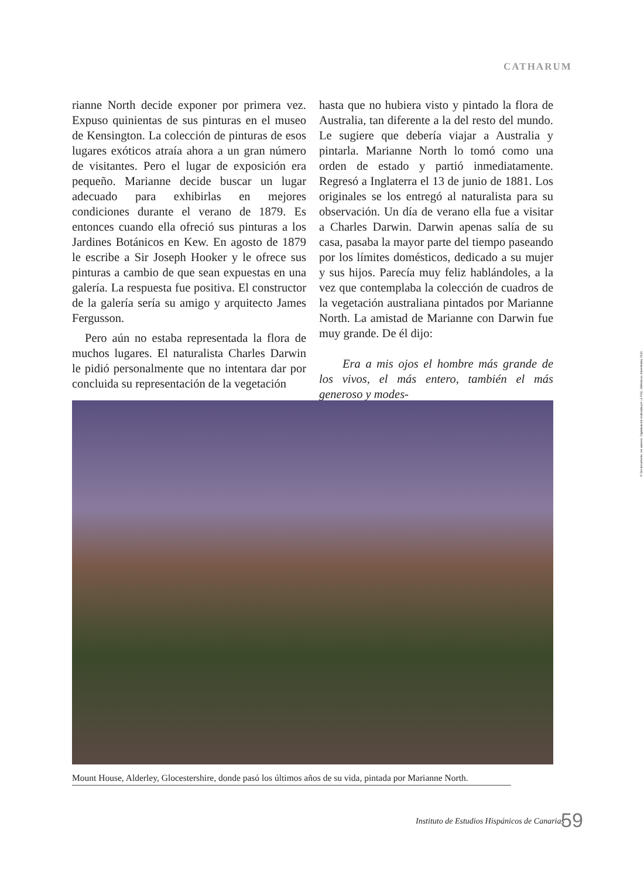CATHARUM
rianne North decide exponer por primera vez. Expuso quinientas de sus pinturas en el museo de Kensington. La colección de pinturas de esos lugares exóticos atraía ahora a un gran número de visitantes. Pero el lugar de exposición era pequeño. Marianne decide buscar un lugar adecuado para exhibirlas en mejores condiciones durante el verano de 1879. Es entonces cuando ella ofreció sus pinturas a los Jardines Botánicos en Kew. En agosto de 1879 le escribe a Sir Joseph Hooker y le ofrece sus pinturas a cambio de que sean expuestas en una galería. La respuesta fue positiva. El constructor de la galería sería su amigo y arquitecto James Fergusson.
Pero aún no estaba representada la flora de muchos lugares. El naturalista Charles Darwin le pidió personalmente que no intentara dar por concluida su representación de la vegetación
hasta que no hubiera visto y pintado la flora de Australia, tan diferente a la del resto del mundo. Le sugiere que debería viajar a Australia y pintarla. Marianne North lo tomó como una orden de estado y partió inmediatamente. Regresó a Inglaterra el 13 de junio de 1881. Los originales se los entregó al naturalista para su observación. Un día de verano ella fue a visitar a Charles Darwin. Darwin apenas salía de su casa, pasaba la mayor parte del tiempo paseando por los límites domésticos, dedicado a su mujer y sus hijos. Parecía muy feliz hablándoles, a la vez que contemplaba la colección de cuadros de la vegetación australiana pintados por Marianne North. La amistad de Marianne con Darwin fue muy grande. De él dijo:
Era a mis ojos el hombre más grande de los vivos, el más entero, también el más generoso y modes-
Mount House, Alderley, Glocestershire, donde pasó los últimos años de su vida, pintada por Marianne North.
©Del documento, los autores. Digitalización realizada por ULPGC. Biblioteca Universitaria, 2015
Instituto de Estudios Hispánicos de Canarias
59